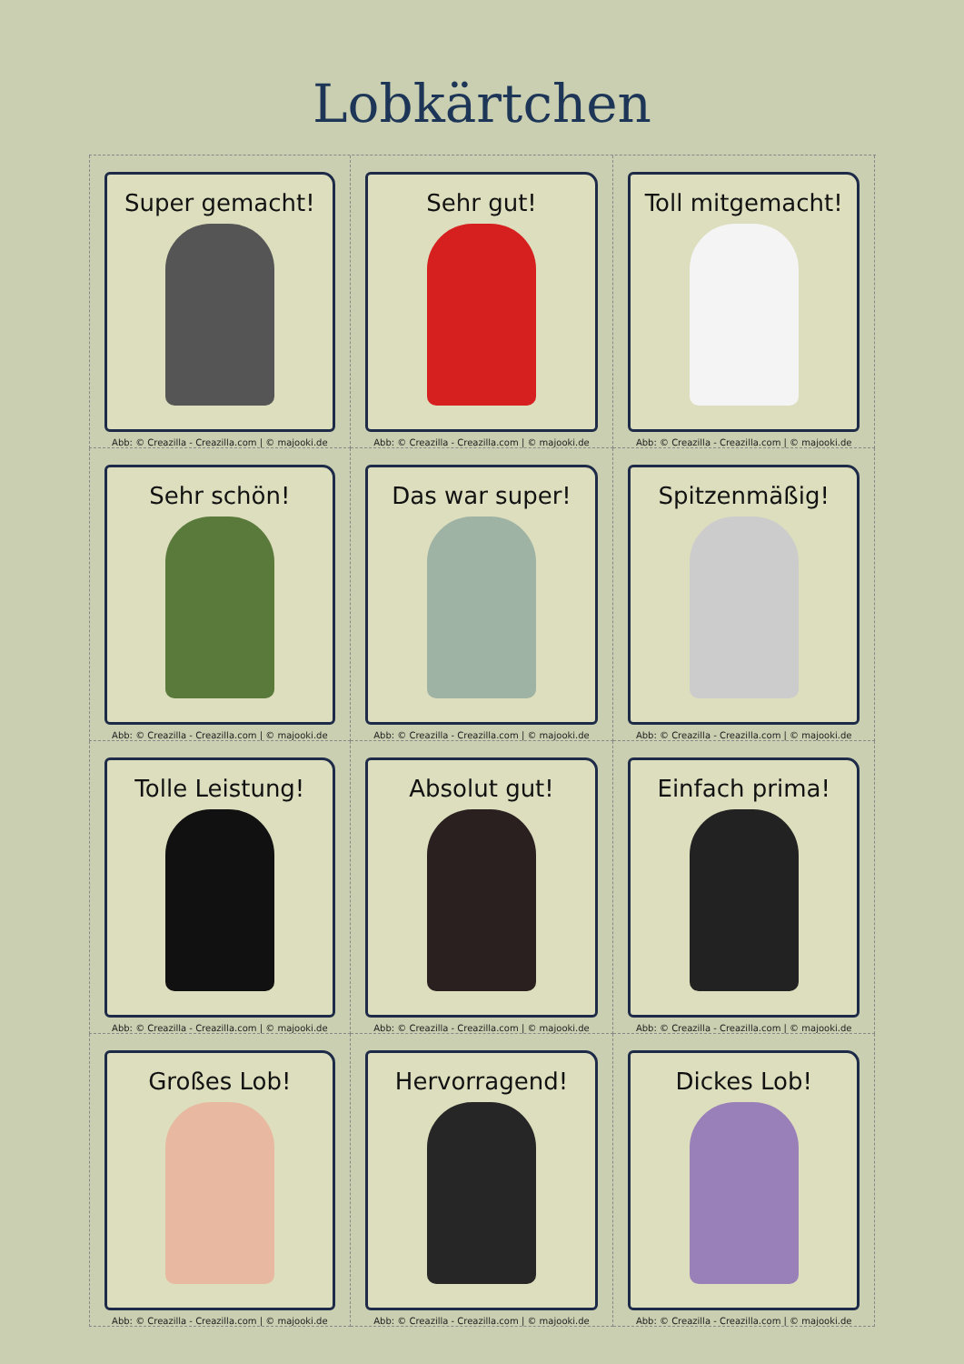Lobkärtchen
Super gemacht!
Abb: © Creazilla - Creazilla.com | © majooki.de
Sehr gut!
Abb: © Creazilla - Creazilla.com | © majooki.de
Toll mitgemacht!
Abb: © Creazilla - Creazilla.com | © majooki.de
Sehr schön!
Abb: © Creazilla - Creazilla.com | © majooki.de
Das war super!
Abb: © Creazilla - Creazilla.com | © majooki.de
Spitzenmäßig!
Abb: © Creazilla - Creazilla.com | © majooki.de
Tolle Leistung!
Abb: © Creazilla - Creazilla.com | © majooki.de
Absolut gut!
Abb: © Creazilla - Creazilla.com | © majooki.de
Einfach prima!
Abb: © Creazilla - Creazilla.com | © majooki.de
Großes Lob!
Abb: © Creazilla - Creazilla.com | © majooki.de
Hervorragend!
Abb: © Creazilla - Creazilla.com | © majooki.de
Dickes Lob!
Abb: © Creazilla - Creazilla.com | © majooki.de